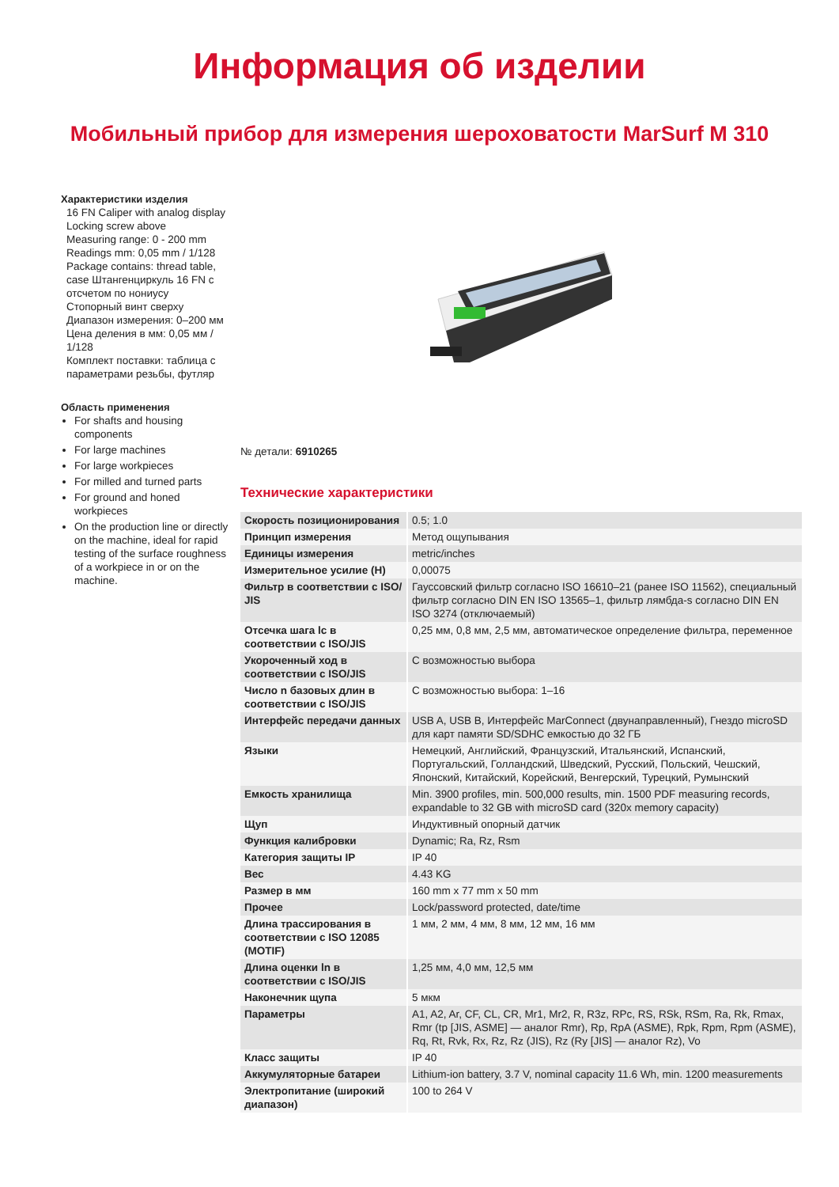Информация об изделии
Мобильный прибор для измерения шероховатости MarSurf M 310
Характеристики изделия
16 FN Caliper with analog display
Locking screw above
Measuring range: 0 - 200 mm
Readings mm: 0,05 mm / 1/128
Package contains: thread table, case Штангенциркуль 16 FN с отсчетом по нониусу
Стопорный винт сверху
Диапазон измерения: 0–200 мм
Цена деления в мм: 0,05 мм / 1/128
Комплект поставки: таблица с параметрами резьбы, футляр
Область применения
For shafts and housing components
For large machines
For large workpieces
For milled and turned parts
For ground and honed workpieces
On the production line or directly on the machine, ideal for rapid testing of the surface roughness of a workpiece in or on the machine.
№ детали: 6910265
Технические характеристики
| Скорость позиционирования | 0.5; 1.0 |
| Принцип измерения | Метод ощупывания |
| Единицы измерения | metric/inches |
| Измерительное усилие (Н) | 0,00075 |
| Фильтр в соответствии с ISO/ JIS | Гауссовский фильтр согласно ISO 16610–21 (ранее ISO 11562), специальный фильтр согласно DIN EN ISO 13565–1, фильтр лямбда-s согласно DIN EN ISO 3274 (отключаемый) |
| Отсечка шага lc в соответствии с ISO/JIS | 0,25 мм, 0,8 мм, 2,5 мм, автоматическое определение фильтра, переменное |
| Укороченный ход в соответствии с ISO/JIS | С возможностью выбора |
| Число n базовых длин в соответствии с ISO/JIS | С возможностью выбора: 1–16 |
| Интерфейс передачи данных | USB A, USB B, Интерфейс MarConnect (двунаправленный), Гнездо microSD для карт памяти SD/SDHC емкостью до 32 ГБ |
| Языки | Немецкий, Английский, Французский, Итальянский, Испанский, Португальский, Голландский, Шведский, Русский, Польский, Чешский, Японский, Китайский, Корейский, Венгерский, Турецкий, Румынский |
| Емкость хранилища | Min. 3900 profiles, min. 500,000 results, min. 1500 PDF measuring records, expandable to 32 GB with microSD card (320x memory capacity) |
| Щуп | Индуктивный опорный датчик |
| Функция калибровки | Dynamic; Ra, Rz, Rsm |
| Категория защиты IP | IP 40 |
| Вес | 4.43 KG |
| Размер в мм | 160 mm x 77 mm x 50 mm |
| Прочее | Lock/password protected, date/time |
| Длина трассирования в соответствии с ISO 12085 (MOTIF) | 1 мм, 2 мм, 4 мм, 8 мм, 12 мм, 16 мм |
| Длина оценки ln в соответствии с ISO/JIS | 1,25 мм, 4,0 мм, 12,5 мм |
| Наконечник щупа | 5 мкм |
| Параметры | A1, A2, Ar, CF, CL, CR, Mr1, Mr2, R, R3z, RPc, RS, RSk, RSm, Ra, Rk, Rmax, Rmr (tp [JIS, ASME] — аналог Rmr), Rp, RpA (ASME), Rpk, Rpm, Rpm (ASME), Rq, Rt, Rvk, Rx, Rz, Rz (JIS), Rz (Ry [JIS] — аналог Rz), Vo |
| Класс защиты | IP 40 |
| Аккумуляторные батареи | Lithium-ion battery, 3.7 V, nominal capacity 11.6 Wh, min. 1200 measurements |
| Электропитание (широкий диапазон) | 100 to 264 V |